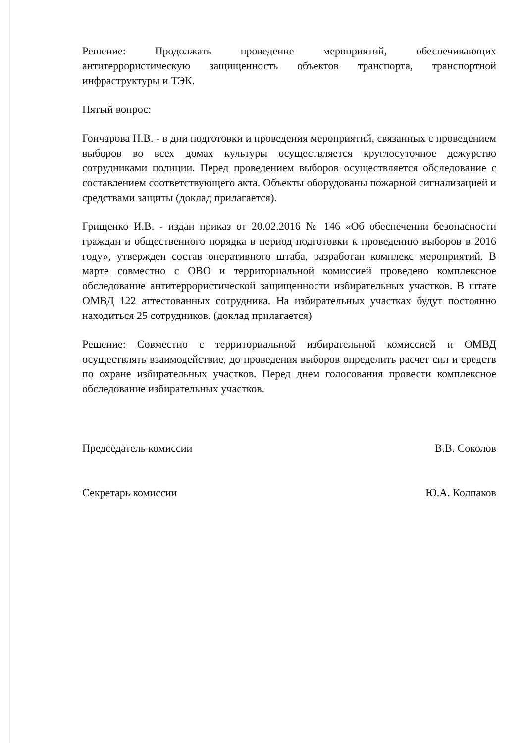Решение: Продолжать проведение мероприятий, обеспечивающих антитеррористическую защищенность объектов транспорта, транспортной инфраструктуры и ТЭК.
Пятый вопрос:
Гончарова Н.В. - в дни подготовки и проведения мероприятий, связанных с проведением выборов во всех домах культуры осуществляется круглосуточное дежурство сотрудниками полиции. Перед проведением выборов осуществляется обследование с составлением соответствующего акта. Объекты оборудованы пожарной сигнализацией и средствами защиты (доклад прилагается).
Грищенко И.В. - издан приказ от 20.02.2016 № 146 «Об обеспечении безопасности граждан и общественного порядка в период подготовки к проведению выборов в 2016 году», утвержден состав оперативного штаба, разработан комплекс мероприятий. В марте совместно с ОВО и территориальной комиссией проведено комплексное обследование антитеррористической защищенности избирательных участков. В штате ОМВД 122 аттестованных сотрудника. На избирательных участках будут постоянно находиться 25 сотрудников. (доклад прилагается)
Решение: Совместно с территориальной избирательной комиссией и ОМВД осуществлять взаимодействие, до проведения выборов определить расчет сил и средств по охране избирательных участков. Перед днем голосования провести комплексное обследование избирательных участков.
Председатель комиссии В.В. Соколов
Секретарь комиссии Ю.А. Колпаков